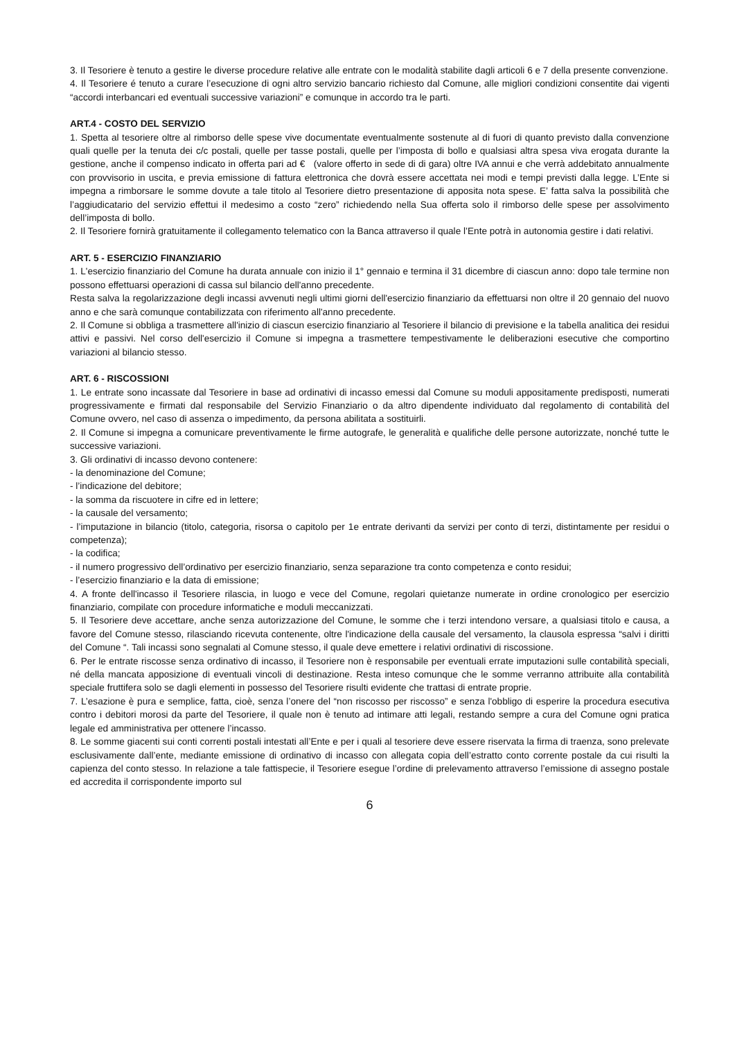3. Il Tesoriere è tenuto a gestire le diverse procedure relative alle entrate con le modalità stabilite dagli articoli 6 e 7 della presente convenzione.
4. Il Tesoriere é tenuto a curare l’esecuzione di ogni altro servizio bancario richiesto dal Comune, alle migliori condizioni consentite dai vigenti “accordi interbancari ed eventuali successive variazioni” e comunque in accordo tra le parti.
ART.4 - COSTO DEL SERVIZIO
1. Spetta al tesoriere oltre al rimborso delle spese vive documentate eventualmente sostenute al di fuori di quanto previsto dalla convenzione quali quelle per la tenuta dei c/c postali, quelle per tasse postali, quelle per l’imposta di bollo e qualsiasi altra spesa viva erogata durante la gestione, anche il compenso indicato in offerta pari ad € (valore offerto in sede di di gara) oltre IVA annui e che verrà addebitato annualmente con provvisorio in uscita, e previa emissione di fattura elettronica che dovrà essere accettata nei modi e tempi previsti dalla legge. L’Ente si impegna a rimborsare le somme dovute a tale titolo al Tesoriere dietro presentazione di apposita nota spese. E’ fatta salva la possibilità che l’aggiudicatario del servizio effettui il medesimo a costo “zero” richiedendo nella Sua offerta solo il rimborso delle spese per assolvimento dell’imposta di bollo.
2. Il Tesoriere fornirà gratuitamente il collegamento telematico con la Banca attraverso il quale l’Ente potrà in autonomia gestire i dati relativi.
ART. 5 - ESERCIZIO FINANZIARIO
1. L'esercizio finanziario del Comune ha durata annuale con inizio il 1° gennaio e termina il 31 dicembre di ciascun anno: dopo tale termine non possono effettuarsi operazioni di cassa sul bilancio dell'anno precedente.
Resta salva la regolarizzazione degli incassi avvenuti negli ultimi giorni dell'esercizio finanziario da effettuarsi non oltre il 20 gennaio del nuovo anno e che sarà comunque contabilizzata con riferimento all'anno precedente.
2. Il Comune si obbliga a trasmettere all'inizio di ciascun esercizio finanziario al Tesoriere il bilancio di previsione e la tabella analitica dei residui attivi e passivi. Nel corso dell'esercizio il Comune si impegna a trasmettere tempestivamente le deliberazioni esecutive che comportino variazioni al bilancio stesso.
ART. 6 - RISCOSSIONI
1. Le entrate sono incassate dal Tesoriere in base ad ordinativi di incasso emessi dal Comune su moduli appositamente predisposti, numerati progressivamente e firmati dal responsabile del Servizio Finanziario o da altro dipendente individuato dal regolamento di contabilità del Comune ovvero, nel caso di assenza o impedimento, da persona abilitata a sostituirli.
2. Il Comune si impegna a comunicare preventivamente le firme autografe, le generalità e qualifiche delle persone autorizzate, nonché tutte le successive variazioni.
3. Gli ordinativi di incasso devono contenere:
- la denominazione del Comune;
- l’indicazione del debitore;
- la somma da riscuotere in cifre ed in lettere;
- la causale del versamento;
- l’imputazione in bilancio (titolo, categoria, risorsa o capitolo per 1e entrate derivanti da servizi per conto di terzi, distintamente per residui o competenza);
- la codifica;
- il numero progressivo dell’ordinativo per esercizio finanziario, senza separazione tra conto competenza e conto residui;
- l’esercizio finanziario e la data di emissione;
4. A fronte dell'incasso il Tesoriere rilascia, in luogo e vece del Comune, regolari quietanze numerate in ordine cronologico per esercizio finanziario, compilate con procedure informatiche e moduli meccanizzati.
5. Il Tesoriere deve accettare, anche senza autorizzazione del Comune, le somme che i terzi intendono versare, a qualsiasi titolo e causa, a favore del Comune stesso, rilasciando ricevuta contenente, oltre l'indicazione della causale del versamento, la clausola espressa “salvi i diritti del Comune “. Tali incassi sono segnalati al Comune stesso, il quale deve emettere i relativi ordinativi di riscossione.
6. Per le entrate riscosse senza ordinativo di incasso, il Tesoriere non è responsabile per eventuali errate imputazioni sulle contabilità speciali, né della mancata apposizione di eventuali vincoli di destinazione. Resta inteso comunque che le somme verranno attribuite alla contabilità speciale fruttifera solo se dagli elementi in possesso del Tesoriere risulti evidente che trattasi di entrate proprie.
7. L’esazione è pura e semplice, fatta, cioè, senza l’onere del “non riscosso per riscosso” e senza l'obbligo di esperire la procedura esecutiva contro i debitori morosi da parte del Tesoriere, il quale non è tenuto ad intimare atti legali, restando sempre a cura del Comune ogni pratica legale ed amministrativa per ottenere l’incasso.
8. Le somme giacenti sui conti correnti postali intestati all’Ente e per i quali al tesoriere deve essere riservata la firma di traenza, sono prelevate esclusivamente dall’ente, mediante emissione di ordinativo di incasso con allegata copia dell’estratto conto corrente postale da cui risulti la capienza del conto stesso. In relazione a tale fattispecie, il Tesoriere esegue l’ordine di prelevamento attraverso l’emissione di assegno postale ed accredita il corrispondente importo sul
6